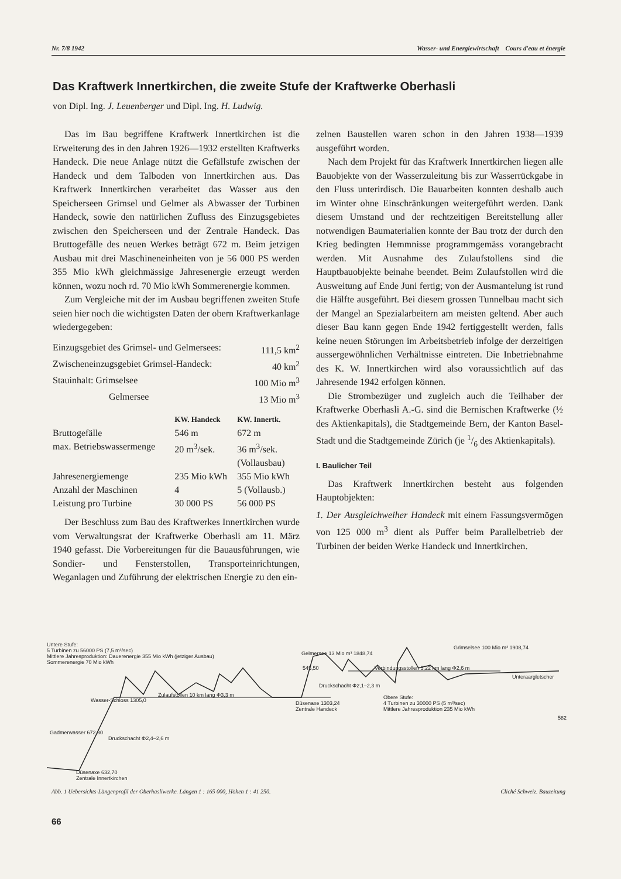Nr. 7/8 1942 Wasser- und Energiewirtschaft Cours d'eau et énergie
Das Kraftwerk Innertkirchen, die zweite Stufe der Kraftwerke Oberhasli
von Dipl. Ing. J. Leuenberger und Dipl. Ing. H. Ludwig.
Das im Bau begriffene Kraftwerk Innertkirchen ist die Erweiterung des in den Jahren 1926—1932 erstellten Kraftwerks Handeck. Die neue Anlage nützt die Gefällstufe zwischen der Handeck und dem Talboden von Innertkirchen aus. Das Kraftwerk Innertkirchen verarbeitet das Wasser aus den Speicherseen Grimsel und Gelmer als Abwasser der Turbinen Handeck, sowie den natürlichen Zufluss des Einzugsgebietes zwischen den Speicherseen und der Zentrale Handeck. Das Bruttogefälle des neuen Werkes beträgt 672 m. Beim jetzigen Ausbau mit drei Maschineneinheiten von je 56 000 PS werden 355 Mio kWh gleichmässige Jahresenergie erzeugt werden können, wozu noch rd. 70 Mio kWh Sommerenergie kommen.
Zum Vergleiche mit der im Ausbau begriffenen zweiten Stufe seien hier noch die wichtigsten Daten der obern Kraftwerkanlage wiedergegeben:
| Einzugsgebiet des Grimsel- und Gelmersees: | | 111,5 km<sup>2</sup> |
| Zwischeneinzugsgebiet Grimsel-Handeck: | | 40 km<sup>2</sup> |
| Stauinhalt: Grimselsee | | 100 Mio m<sup>3</sup> |
| Gelmersee | | 13 Mio m<sup>3</sup> |
| | KW. Handeck | KW. Innertk. |
| --- | --- | --- |
| Bruttogefälle | 546 m | 672 m |
| max. Betriebswassermenge | 20 m<sup>3</sup>/sek. | 36 m<sup>3</sup>/sek. (Vollausbau) |
| Jahresenergiemenge | 235 Mio kWh | 355 Mio kWh |
| Anzahl der Maschinen | 4 | 5 (Vollausb.) |
| Leistung pro Turbine | 30 000 PS | 56 000 PS |
Der Beschluss zum Bau des Kraftwerkes Innertkirchen wurde vom Verwaltungsrat der Kraftwerke Oberhasli am 11. März 1940 gefasst. Die Vorbereitungen für die Bauausführungen, wie Sondier- und Fensterstollen, Transporteinrichtungen, Weganlagen und Zuführung der elektrischen Energie zu den ein-
zelnen Baustellen waren schon in den Jahren 1938—1939 ausgeführt worden.
Nach dem Projekt für das Kraftwerk Innertkirchen liegen alle Bauobjekte von der Wasserzuleitung bis zur Wasserrückgabe in den Fluss unterirdisch. Die Bauarbeiten konnten deshalb auch im Winter ohne Einschränkungen weitergeführt werden. Dank diesem Umstand und der rechtzeitigen Bereitstellung aller notwendigen Baumaterialien konnte der Bau trotz der durch den Krieg bedingten Hemmnisse programmgemäss vorangebracht werden. Mit Ausnahme des Zulaufstollens sind die Hauptbauobjekte beinahe beendet. Beim Zulaufstollen wird die Ausweitung auf Ende Juni fertig; von der Ausmantelung ist rund die Hälfte ausgeführt. Bei diesem grossen Tunnelbau macht sich der Mangel an Spezialarbeitern am meisten geltend. Aber auch dieser Bau kann gegen Ende 1942 fertiggestellt werden, falls keine neuen Störungen im Arbeitsbetrieb infolge der derzeitigen aussergewöhnlichen Verhältnisse eintreten. Die Inbetriebnahme des K. W. Innertkirchen wird also voraussichtlich auf das Jahresende 1942 erfolgen können.
Die Strombezüger und zugleich auch die Teilhaber der Kraftwerke Oberhasli A.-G. sind die Bernischen Kraftwerke (½ des Aktienkapitals), die Stadtgemeinde Bern, der Kanton Basel-Stadt und die Stadtgemeinde Zürich (je 1/6 des Aktienkapitals).
I. Baulicher Teil
Das Kraftwerk Innertkirchen besteht aus folgenden Hauptobjekten:
1. Der Ausgleichweiher Handeck mit einem Fassungsvermögen von 125 000 m<sup>3</sup> dient als Puffer beim Parallelbetrieb der Turbinen der beiden Werke Handeck und Innertkirchen.
Untere Stufe:
5 Turbinen zu 56000 PS (7,5 m³/sec)
Mittlere Jahresproduktion: Dauerenergie 355 Mio kWh (jetziger Ausbau)
Sommerenergie 70 Mio kWh
Wasser-Schloss 1305,0
Zulaufstollen 10 km lang Φ3,3 m
Druckschacht Φ2,4–2,6 m
Gadmerwasser 672,30
Düsenaxe 632,70
Zentrale Innertkirchen
Düsenaxe 1303,24
Zentrale Handeck
545,50
Gelmersee 13 Mio m³ 1848,74
Druckschacht Φ2,1–2,3 m
Verbindungsstollen 5,22 km lang Φ2,6 m
Grimselsee 100 Mio m³ 1908,74
Unteraargletscher
Obere Stufe:
4 Turbinen zu 30000 PS (5 m³/sec)
Mittlere Jahresproduktion 235 Mio kWh
582
Abb. 1 Uebersichts-Längenprofil der Oberhasliwerke. Längen 1 : 165 000, Höhen 1 : 41 250. Cliché Schweiz. Bauzeitung
66